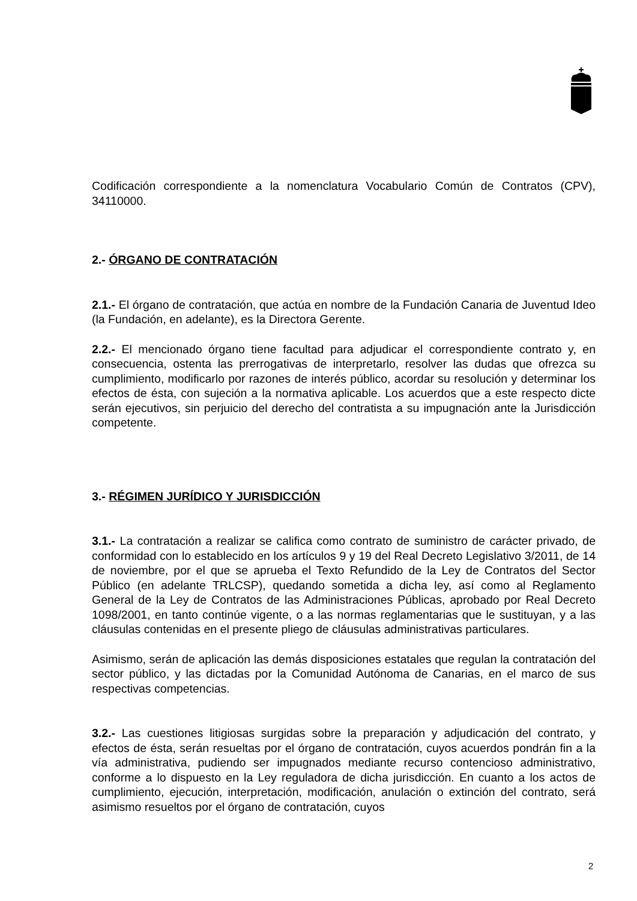Codificación correspondiente a la nomenclatura Vocabulario Común de Contratos (CPV), 34110000.
2.- ÓRGANO DE CONTRATACIÓN
2.1.- El órgano de contratación, que actúa en nombre de la Fundación Canaria de Juventud Ideo (la Fundación, en adelante), es la Directora Gerente.
2.2.- El mencionado órgano tiene facultad para adjudicar el correspondiente contrato y, en consecuencia, ostenta las prerrogativas de interpretarlo, resolver las dudas que ofrezca su cumplimiento, modificarlo por razones de interés público, acordar su resolución y determinar los efectos de ésta, con sujeción a la normativa aplicable. Los acuerdos que a este respecto dicte serán ejecutivos, sin perjuicio del derecho del contratista a su impugnación ante la Jurisdicción competente.
3.- RÉGIMEN JURÍDICO Y JURISDICCIÓN
3.1.- La contratación a realizar se califica como contrato de suministro de carácter privado, de conformidad con lo establecido en los artículos 9 y 19 del Real Decreto Legislativo 3/2011, de 14 de noviembre, por el que se aprueba el Texto Refundido de la Ley de Contratos del Sector Público (en adelante TRLCSP), quedando sometida a dicha ley, así como al Reglamento General de la Ley de Contratos de las Administraciones Públicas, aprobado por Real Decreto 1098/2001, en tanto continúe vigente, o a las normas reglamentarias que le sustituyan, y a las cláusulas contenidas en el presente pliego de cláusulas administrativas particulares.
Asimismo, serán de aplicación las demás disposiciones estatales que regulan la contratación del sector público, y las dictadas por la Comunidad Autónoma de Canarias, en el marco de sus respectivas competencias.
3.2.- Las cuestiones litigiosas surgidas sobre la preparación y adjudicación del contrato, y efectos de ésta, serán resueltas por el órgano de contratación, cuyos acuerdos pondrán fin a la vía administrativa, pudiendo ser impugnados mediante recurso contencioso administrativo, conforme a lo dispuesto en la Ley reguladora de dicha jurisdicción. En cuanto a los actos de cumplimiento, ejecución, interpretación, modificación, anulación o extinción del contrato, será asimismo resueltos por el órgano de contratación, cuyos
2